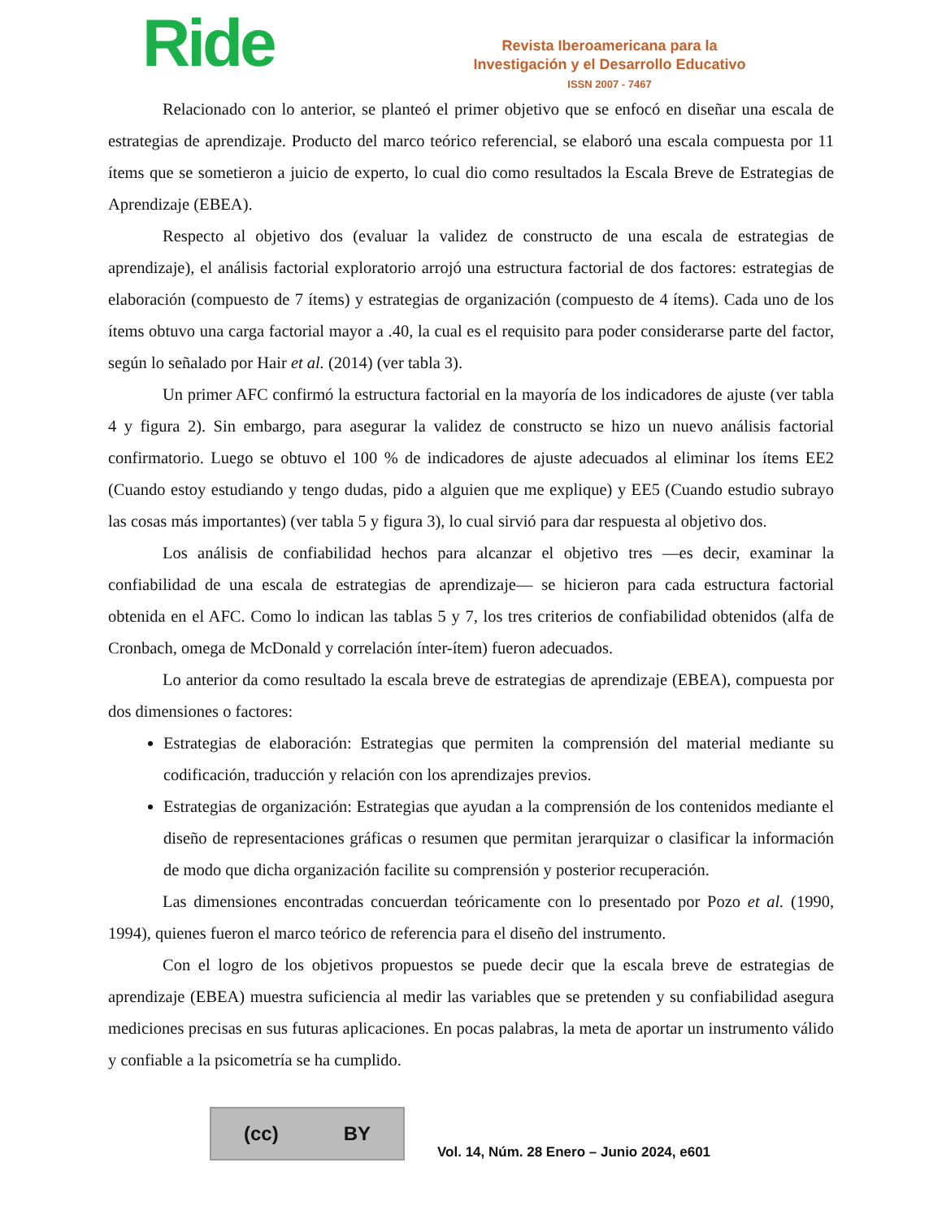Ride
Revista Iberoamericana para la
Investigación y el Desarrollo Educativo
ISSN 2007 - 7467
Relacionado con lo anterior, se planteó el primer objetivo que se enfocó en diseñar una escala de estrategias de aprendizaje. Producto del marco teórico referencial, se elaboró una escala compuesta por 11 ítems que se sometieron a juicio de experto, lo cual dio como resultados la Escala Breve de Estrategias de Aprendizaje (EBEA).
Respecto al objetivo dos (evaluar la validez de constructo de una escala de estrategias de aprendizaje), el análisis factorial exploratorio arrojó una estructura factorial de dos factores: estrategias de elaboración (compuesto de 7 ítems) y estrategias de organización (compuesto de 4 ítems). Cada uno de los ítems obtuvo una carga factorial mayor a .40, la cual es el requisito para poder considerarse parte del factor, según lo señalado por Hair et al. (2014) (ver tabla 3).
Un primer AFC confirmó la estructura factorial en la mayoría de los indicadores de ajuste (ver tabla 4 y figura 2). Sin embargo, para asegurar la validez de constructo se hizo un nuevo análisis factorial confirmatorio. Luego se obtuvo el 100 % de indicadores de ajuste adecuados al eliminar los ítems EE2 (Cuando estoy estudiando y tengo dudas, pido a alguien que me explique) y EE5 (Cuando estudio subrayo las cosas más importantes) (ver tabla 5 y figura 3), lo cual sirvió para dar respuesta al objetivo dos.
Los análisis de confiabilidad hechos para alcanzar el objetivo tres —es decir, examinar la confiabilidad de una escala de estrategias de aprendizaje— se hicieron para cada estructura factorial obtenida en el AFC. Como lo indican las tablas 5 y 7, los tres criterios de confiabilidad obtenidos (alfa de Cronbach, omega de McDonald y correlación ínter-ítem) fueron adecuados.
Lo anterior da como resultado la escala breve de estrategias de aprendizaje (EBEA), compuesta por dos dimensiones o factores:
Estrategias de elaboración: Estrategias que permiten la comprensión del material mediante su codificación, traducción y relación con los aprendizajes previos.
Estrategias de organización: Estrategias que ayudan a la comprensión de los contenidos mediante el diseño de representaciones gráficas o resumen que permitan jerarquizar o clasificar la información de modo que dicha organización facilite su comprensión y posterior recuperación.
Las dimensiones encontradas concuerdan teóricamente con lo presentado por Pozo et al. (1990, 1994), quienes fueron el marco teórico de referencia para el diseño del instrumento.
Con el logro de los objetivos propuestos se puede decir que la escala breve de estrategias de aprendizaje (EBEA) muestra suficiencia al medir las variables que se pretenden y su confiabilidad asegura mediciones precisas en sus futuras aplicaciones. En pocas palabras, la meta de aportar un instrumento válido y confiable a la psicometría se ha cumplido.
(cc) BY
Vol. 14, Núm. 28 Enero – Junio 2024, e601